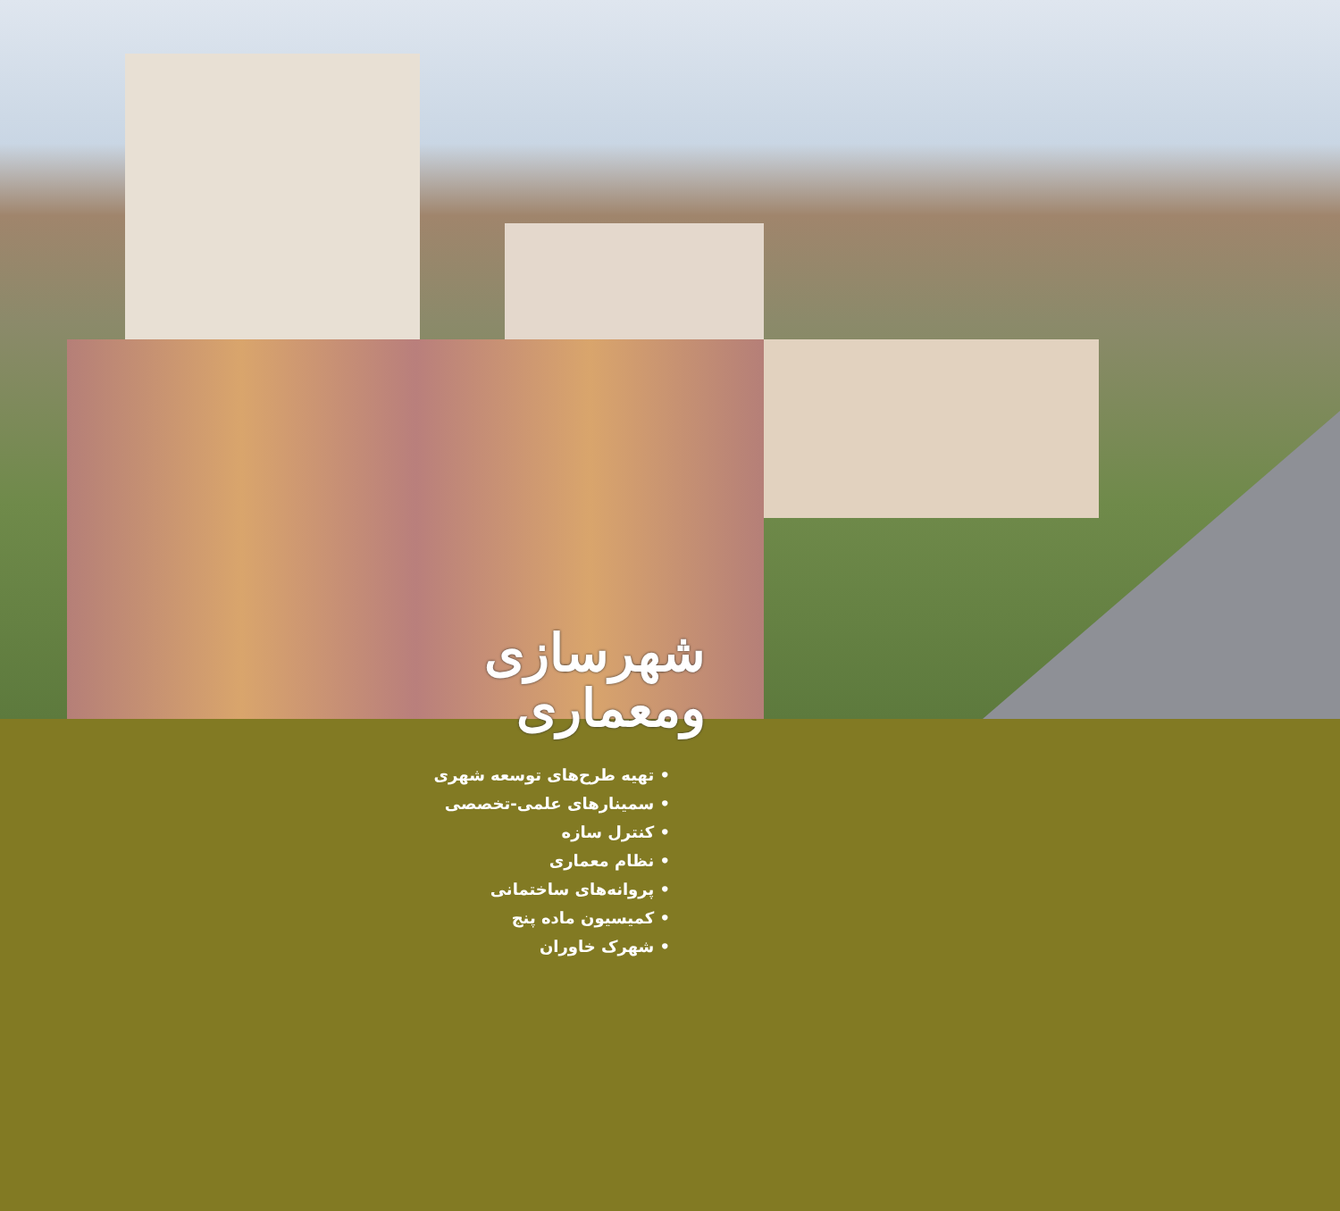شهرسازی
ومعماری
• تهیه طرح‌های توسعه شهری
• سمینارهای علمی-تخصصی
• کنترل سازه
• نظام معماری
• پروانه‌های ساختمانی
• کمیسیون ماده پنج
• شهرک خاوران